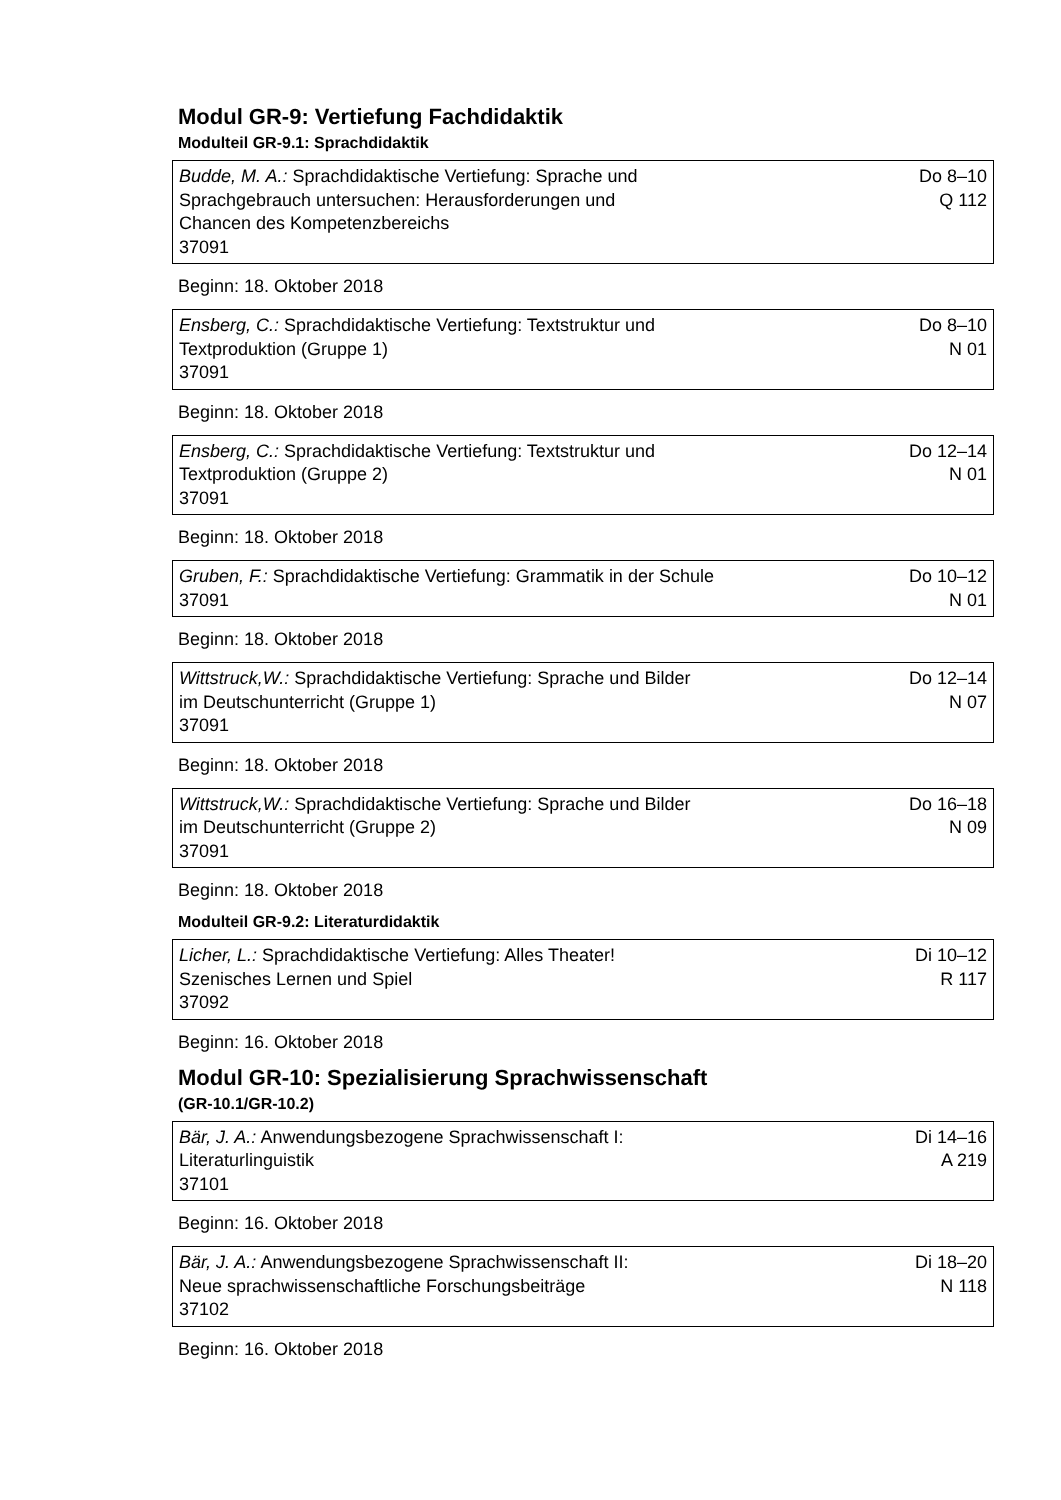Modul GR-9: Vertiefung Fachdidaktik
Modulteil GR-9.1: Sprachdidaktik
| Budde, M. A.: Sprachdidaktische Vertiefung: Sprache und Sprachgebrauch untersuchen: Herausforderungen und Chancen des Kompetenzbereichs 37091 | Do 8–10 Q 112 |
Beginn: 18. Oktober 2018
| Ensberg, C.: Sprachdidaktische Vertiefung: Textstruktur und Textproduktion (Gruppe 1) 37091 | Do 8–10 N 01 |
Beginn: 18. Oktober 2018
| Ensberg, C.: Sprachdidaktische Vertiefung: Textstruktur und Textproduktion (Gruppe 2) 37091 | Do 12–14 N 01 |
Beginn: 18. Oktober 2018
| Gruben, F.: Sprachdidaktische Vertiefung: Grammatik in der Schule 37091 | Do 10–12 N 01 |
Beginn: 18. Oktober 2018
| Wittstruck,W.: Sprachdidaktische Vertiefung: Sprache und Bilder im Deutschunterricht (Gruppe 1) 37091 | Do 12–14 N 07 |
Beginn: 18. Oktober 2018
| Wittstruck,W.: Sprachdidaktische Vertiefung: Sprache und Bilder im Deutschunterricht (Gruppe 2) 37091 | Do 16–18 N 09 |
Beginn: 18. Oktober 2018
Modulteil GR-9.2: Literaturdidaktik
| Licher, L.: Sprachdidaktische Vertiefung: Alles Theater! Szenisches Lernen und Spiel 37092 | Di 10–12 R 117 |
Beginn: 16. Oktober 2018
Modul GR-10: Spezialisierung Sprachwissenschaft
(GR-10.1/GR-10.2)
| Bär, J. A.: Anwendungsbezogene Sprachwissenschaft I: Literaturlinguistik 37101 | Di 14–16 A 219 |
Beginn: 16. Oktober 2018
| Bär, J. A.: Anwendungsbezogene Sprachwissenschaft II: Neue sprachwissenschaftliche Forschungsbeiträge 37102 | Di 18–20 N 118 |
Beginn: 16. Oktober 2018